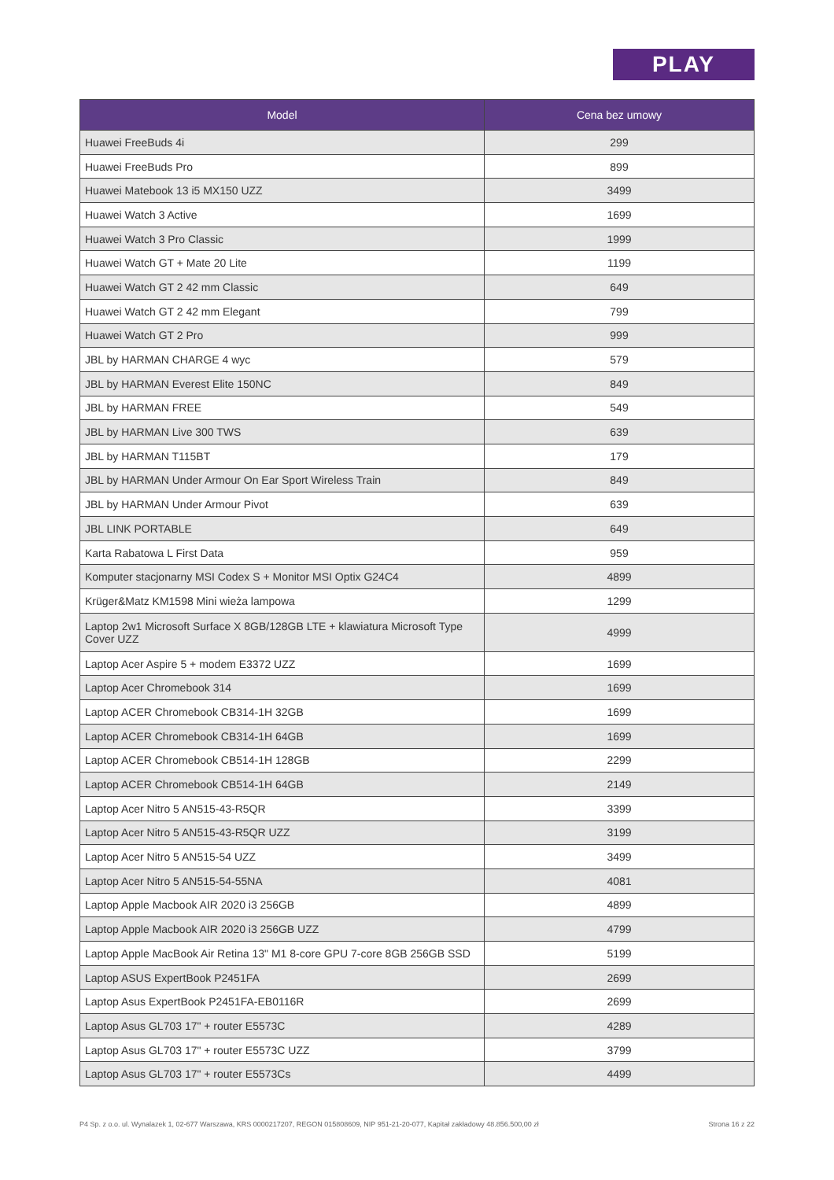PLAY
| Model | Cena bez umowy |
| --- | --- |
| Huawei FreeBuds 4i | 299 |
| Huawei FreeBuds Pro | 899 |
| Huawei Matebook 13 i5 MX150 UZZ | 3499 |
| Huawei Watch 3 Active | 1699 |
| Huawei Watch 3 Pro Classic | 1999 |
| Huawei Watch GT + Mate 20 Lite | 1199 |
| Huawei Watch GT 2 42 mm Classic | 649 |
| Huawei Watch GT 2 42 mm Elegant | 799 |
| Huawei Watch GT 2 Pro | 999 |
| JBL by HARMAN CHARGE 4 wyc | 579 |
| JBL by HARMAN Everest Elite 150NC | 849 |
| JBL by HARMAN FREE | 549 |
| JBL by HARMAN Live 300 TWS | 639 |
| JBL by HARMAN T115BT | 179 |
| JBL by HARMAN Under Armour On Ear Sport Wireless Train | 849 |
| JBL by HARMAN Under Armour Pivot | 639 |
| JBL LINK PORTABLE | 649 |
| Karta Rabatowa L First Data | 959 |
| Komputer stacjonarny MSI Codex S + Monitor MSI Optix G24C4 | 4899 |
| Krüger&Matz KM1598 Mini wieża lampowa | 1299 |
| Laptop 2w1 Microsoft Surface X 8GB/128GB LTE + klawiatura Microsoft Type Cover UZZ | 4999 |
| Laptop Acer Aspire 5 + modem E3372 UZZ | 1699 |
| Laptop Acer Chromebook 314 | 1699 |
| Laptop ACER Chromebook CB314-1H 32GB | 1699 |
| Laptop ACER Chromebook CB314-1H 64GB | 1699 |
| Laptop ACER Chromebook CB514-1H 128GB | 2299 |
| Laptop ACER Chromebook CB514-1H 64GB | 2149 |
| Laptop Acer Nitro 5 AN515-43-R5QR | 3399 |
| Laptop Acer Nitro 5 AN515-43-R5QR UZZ | 3199 |
| Laptop Acer Nitro 5 AN515-54 UZZ | 3499 |
| Laptop Acer Nitro 5 AN515-54-55NA | 4081 |
| Laptop Apple Macbook AIR 2020 i3 256GB | 4899 |
| Laptop Apple Macbook AIR 2020 i3 256GB UZZ | 4799 |
| Laptop Apple MacBook Air Retina 13" M1 8-core GPU 7-core 8GB 256GB SSD | 5199 |
| Laptop ASUS ExpertBook P2451FA | 2699 |
| Laptop Asus ExpertBook P2451FA-EB0116R | 2699 |
| Laptop Asus GL703 17" + router E5573C | 4289 |
| Laptop Asus GL703 17" + router E5573C UZZ | 3799 |
| Laptop Asus GL703 17" + router E5573Cs | 4499 |
P4 Sp. z o.o. ul. Wynalazek 1, 02-677 Warszawa, KRS 0000217207, REGON 015808609, NIP 951-21-20-077, Kapitał zakładowy 48.856.500,00 zł Strona 16 z 22